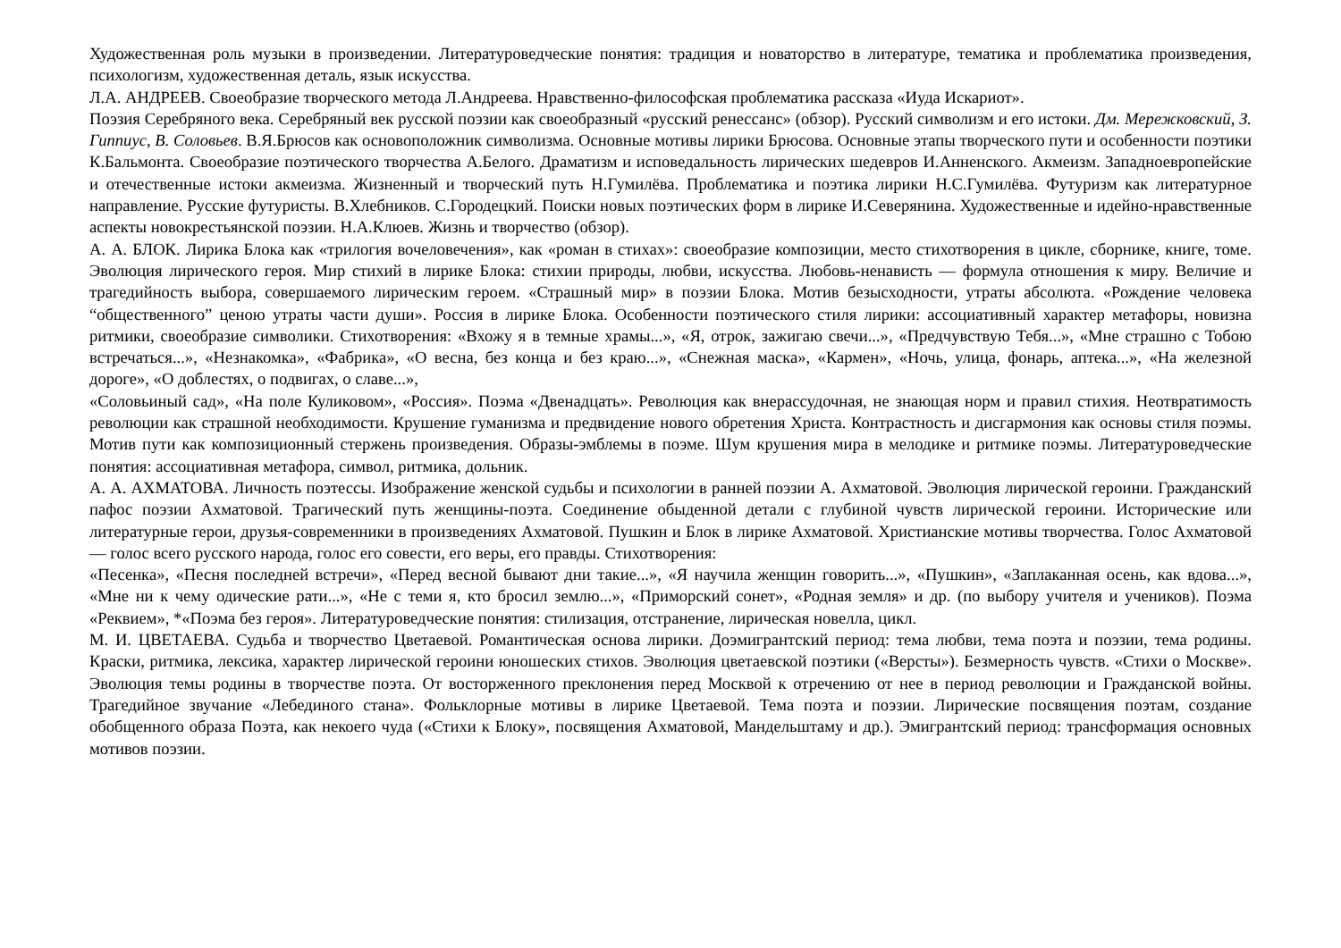Художественная роль музыки в произведении. Литературоведческие понятия: традиция и новаторство в литературе, тематика и проблематика произведения, психологизм, художественная деталь, язык искусства.
Л.А. АНДРЕЕВ. Своеобразие творческого метода Л.Андреева. Нравственно-философская проблематика рассказа «Иуда Искариот».
Поэзия Серебряного века. Серебряный век русской поэзии как своеобразный «русский ренессанс» (обзор). Русский символизм и его истоки. Дм. Мережковский, З. Гиппиус, В. Соловьев. В.Я.Брюсов как основоположник символизма. Основные мотивы лирики Брюсова. Основные этапы творческого пути и особенности поэтики К.Бальмонта. Своеобразие поэтического творчества А.Белого. Драматизм и исповедальность лирических шедевров И.Анненского. Акмеизм. Западноевропейские и отечественные истоки акмеизма. Жизненный и творческий путь Н.Гумилёва. Проблематика и поэтика лирики Н.С.Гумилёва. Футуризм как литературное направление. Русские футуристы. В.Хлебников. С.Городецкий. Поиски новых поэтических форм в лирике И.Северянина. Художественные и идейно-нравственные аспекты новокрестьянской поэзии. Н.А.Клюев. Жизнь и творчество (обзор).
А. А. БЛОК. Лирика Блока как «трилогия вочеловечения», как «роман в стихах»: своеобразие композиции, место стихотворения в цикле, сборнике, книге, томе. Эволюция лирического героя. Мир стихий в лирике Блока: стихии природы, любви, искусства. Любовь-ненависть — формула отношения к миру. Величие и трагедийность выбора, совершаемого лирическим героем. «Страшный мир» в поэзии Блока. Мотив безысходности, утраты абсолюта. «Рождение человека “общественного” ценою утраты части души». Россия в лирике Блока. Особенности поэтического стиля лирики: ассоциативный характер метафоры, новизна ритмики, своеобразие символики. Стихотворения: «Вхожу я в темные храмы...», «Я, отрок, зажигаю свечи...», «Предчувствую Тебя...», «Мне страшно с Тобою встречаться...», «Незнакомка», «Фабрика», «О весна, без конца и без краю...», «Снежная маска», «Кармен», «Ночь, улица, фонарь, аптека...», «На железной дороге», «О доблестях, о подвигах, о славе...»,
«Соловьиный сад», «На поле Куликовом», «Россия». Поэма «Двенадцать». Революция как внерассудочная, не знающая норм и правил стихия. Неотвратимость революции как страшной необходимости. Крушение гуманизма и предвидение нового обретения Христа. Контрастность и дисгармония как основы стиля поэмы. Мотив пути как композиционный стержень произведения. Образы-эмблемы в поэме. Шум крушения мира в мелодике и ритмике поэмы. Литературоведческие понятия: ассоциативная метафора, символ, ритмика, дольник.
А. А. АХМАТОВА. Личность поэтессы. Изображение женской судьбы и психологии в ранней поэзии А. Ахматовой. Эволюция лирической героини. Гражданский пафос поэзии Ахматовой. Трагический путь женщины-поэта. Соединение обыденной детали с глубиной чувств лирической героини. Исторические или литературные герои, друзья-современники в произведениях Ахматовой. Пушкин и Блок в лирике Ахматовой. Христианские мотивы творчества. Голос Ахматовой — голос всего русского народа, голос его совести, его веры, его правды. Стихотворения:
«Песенка», «Песня последней встречи», «Перед весной бывают дни такие...», «Я научила женщин говорить...», «Пушкин», «Заплаканная осень, как вдова...», «Мне ни к чему одические рати...», «Не с теми я, кто бросил землю...», «Приморский сонет», «Родная земля» и др. (по выбору учителя и учеников). Поэма «Реквием», *«Поэма без героя». Литературоведческие понятия: стилизация, отстранение, лирическая новелла, цикл.
М. И. ЦВЕТАЕВА. Судьба и творчество Цветаевой. Романтическая основа лирики. Доэмигрантский период: тема любви, тема поэта и поэзии, тема родины. Краски, ритмика, лексика, характер лирической героини юношеских стихов. Эволюция цветаевской поэтики («Версты»). Безмерность чувств. «Стихи о Москве». Эволюция темы родины в творчестве поэта. От восторженного преклонения перед Москвой к отречению от нее в период революции и Гражданской войны. Трагедийное звучание «Лебединого стана». Фольклорные мотивы в лирике Цветаевой. Тема поэта и поэзии. Лирические посвящения поэтам, создание обобщенного образа Поэта, как некоего чуда («Стихи к Блоку», посвящения Ахматовой, Мандельштаму и др.). Эмигрантский период: трансформация основных мотивов поэзии.